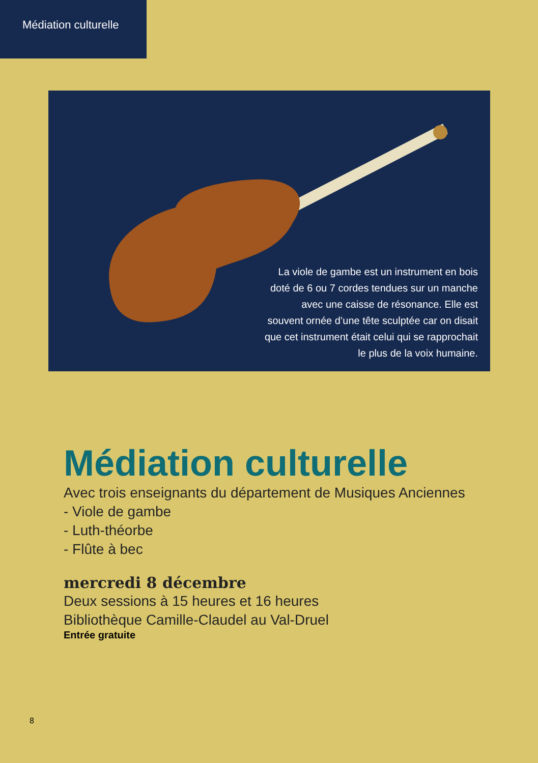Médiation culturelle
La viole de gambe est un instrument en bois doté de 6 ou 7 cordes tendues sur un manche avec une caisse de résonance. Elle est souvent ornée d’une tête sculptée car on disait que cet instrument était celui qui se rapprochait le plus de la voix humaine.
Médiation culturelle
Avec trois enseignants du département de Musiques Anciennes
- Viole de gambe
- Luth-théorbe
- Flûte à bec
mercredi 8 décembre
Deux sessions à 15 heures et 16 heures
Bibliothèque Camille-Claudel au Val-Druel
Entrée gratuite
8